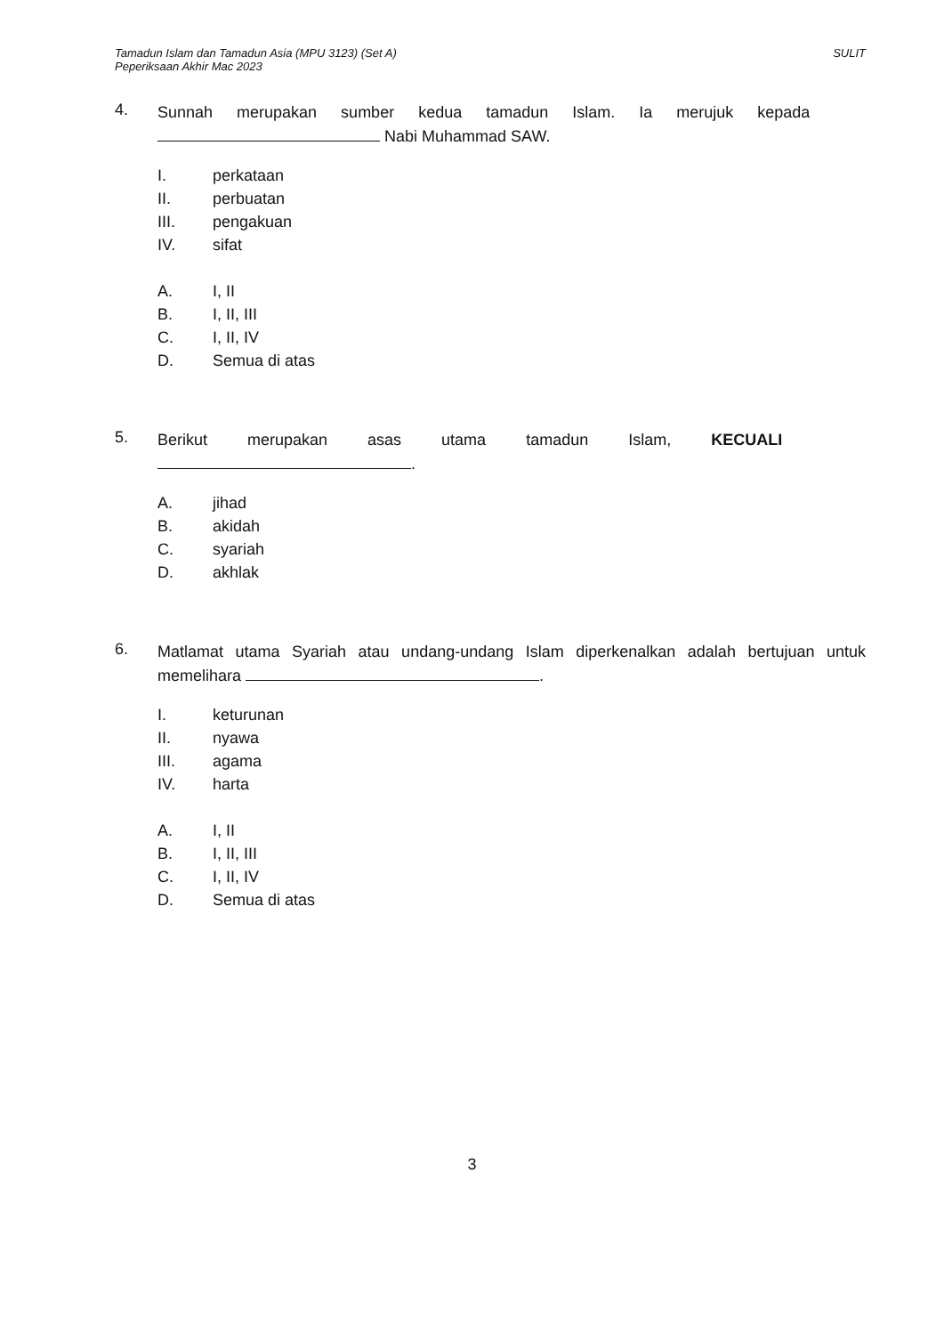Tamadun Islam dan Tamadun Asia (MPU 3123) (Set A)
Peperiksaan Akhir Mac 2023
SULIT
4.
Sunnah merupakan sumber kedua tamadun Islam. Ia merujuk kepada
Nabi Muhammad SAW.
I. perkataan
II. perbuatan
III. pengakuan
IV. sifat
A. I, II
B. I, II, III
C. I, II, IV
D. Semua di atas
5.
Berikut merupakan asas utama tamadun Islam, KECUALI
.
A. jihad
B. akidah
C. syariah
D. akhlak
6.
Matlamat utama Syariah atau undang-undang Islam diperkenalkan adalah bertujuan untuk memelihara .
I. keturunan
II. nyawa
III. agama
IV. harta
A. I, II
B. I, II, III
C. I, II, IV
D. Semua di atas
3